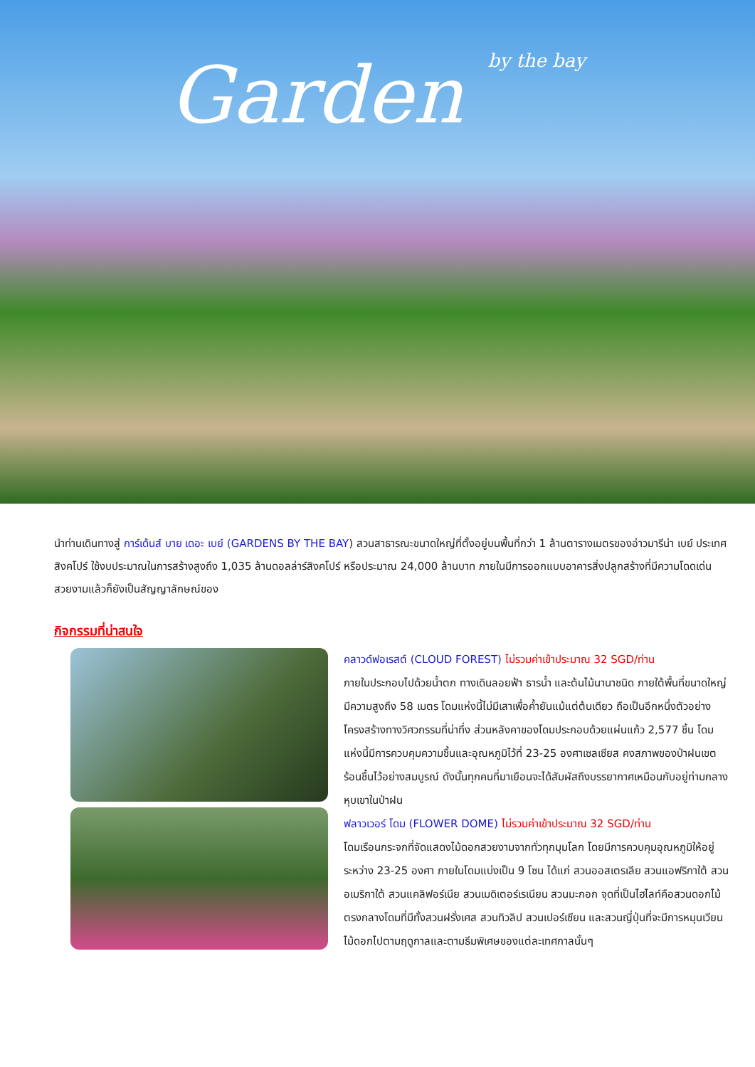Garden by the bay
นำท่านเดินทางสู่ การ์เด้นส์ บาย เดอะ เบย์ (GARDENS BY THE BAY) สวนสาธารณะขนาดใหญ่ที่ตั้งอยู่บนพื้นที่กว่า 1 ล้านตารางเมตรของอ่าวมารีน่า เบย์ ประเทศสิงคโปร์ ใช้งบประมาณในการสร้างสูงถึง 1,035 ล้านดอลล่าร์สิงคโปร์ หรือประมาณ 24,000 ล้านบาท ภายในมีการออกแบบอาคารสิ่งปลูกสร้างที่มีความโดดเด่นสวยงามแล้วก็ยังเป็นสัญญาลักษณ์ของ
กิจกรรมที่น่าสนใจ
คลาวด์ฟอเรสต์ (CLOUD FOREST) ไม่รวมค่าเข้าประมาณ 32 SGD/ท่าน
ภายในประกอบไปด้วยน้ำตก ทางเดินลอยฟ้า ธารน้ำ และต้นไม้นานาชนิด ภายใต้พื้นที่ขนาดใหญ่ มีความสูงถึง 58 เมตร โดมแห่งนี้ไม่มีเสาเพื่อค้ำยันแม้แต่ต้นเดียว ถือเป็นอีกหนึ่งตัวอย่างโครงสร้างทางวิศวกรรมที่น่าทึ่ง ส่วนหลังคาของโดมประกอบด้วยแผ่นแก้ว 2,577 ชิ้น โดมแห่งนี้มีการควบคุมความชื้นและอุณหภูมิไว้ที่ 23-25 องศาเซลเซียส คงสภาพของป่าฝนเขตร้อนชื้นไว้อย่างสมบูรณ์ ดังนั้นทุกคนที่มาเยือนจะได้สัมผัสถึงบรรยากาศเหมือนกับอยู่ท่ามกลางหุบเขาในป่าฝน
ฟลาวเวอร์ โดม (FLOWER DOME) ไม่รวมค่าเข้าประมาณ 32 SGD/ท่าน
โดมเรือนกระจกที่จัดแสดงไม้ดอกสวยงามจากทั่วทุกมุมโลก โดยมีการควบคุมอุณหภูมิให้อยู่ระหว่าง 23-25 องศา ภายในโดมแบ่งเป็น 9 โซน ได้แก่ สวนออสเตรเลีย สวนแอฟริกาใต้ สวนอเมริกาใต้ สวนแคลิฟอร์เนีย สวนเมดิเตอร์เรเนียน สวนมะกอก จุดที่เป็นไฮไลท์คือสวนดอกไม้ตรงกลางโดมที่มีทั้งสวนฝรั่งเศส สวนทิวลิป สวนเปอร์เซียน และสวนญี่ปุ่นที่จะมีการหมุนเวียนไม้ดอกไปตามฤดูกาลและตามธีมพิเศษของแต่ละเทศกาลนั้นๆ